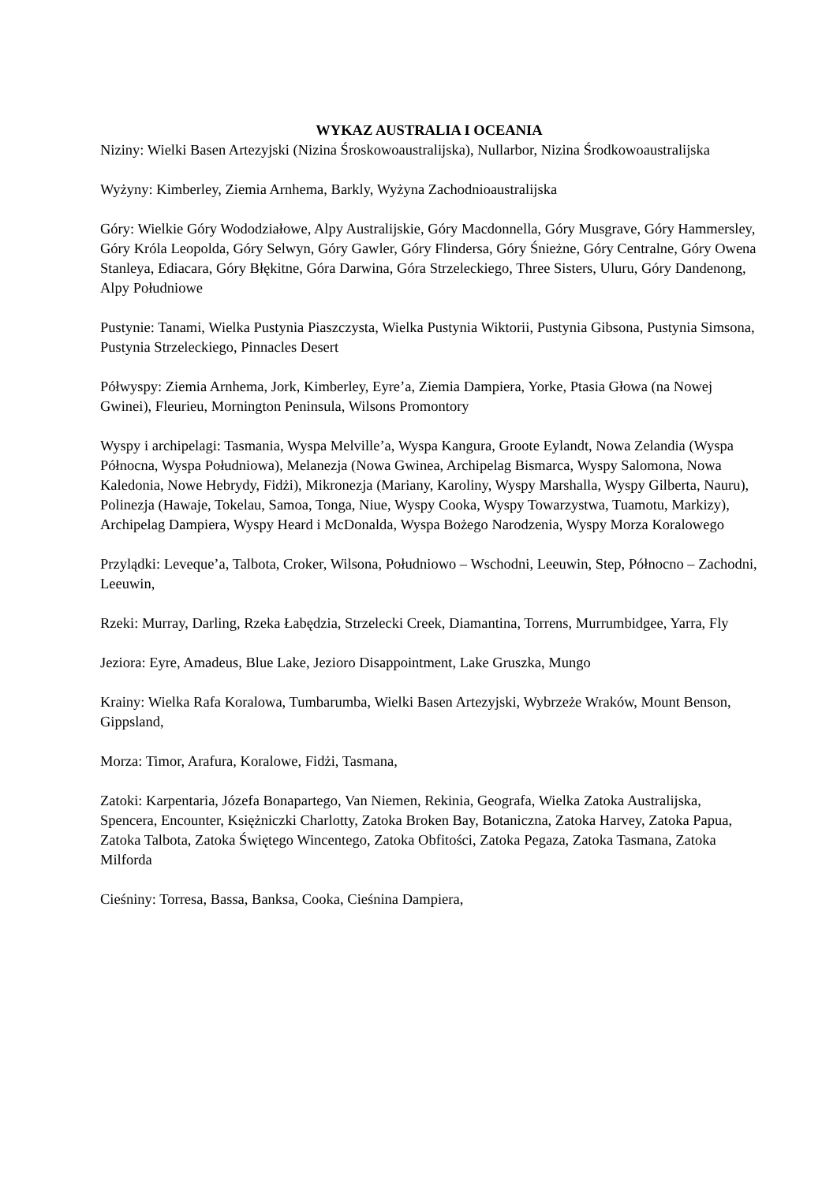WYKAZ AUSTRALIA I OCEANIA
Niziny: Wielki Basen Artezyjski (Nizina Śroskowoaustralijska), Nullarbor, Nizina Środkowoaustralijska
Wyżyny: Kimberley, Ziemia Arnhema, Barkly, Wyżyna Zachodnioaustralijska
Góry: Wielkie Góry Wododziałowe, Alpy Australijskie, Góry Macdonnella, Góry Musgrave, Góry Hammersley, Góry Króla Leopolda, Góry Selwyn, Góry Gawler, Góry Flindersa, Góry Śnieżne, Góry Centralne, Góry Owena Stanleya, Ediacara, Góry Błękitne, Góra Darwina, Góra Strzeleckiego, Three Sisters, Uluru, Góry Dandenong, Alpy Południowe
Pustynie: Tanami, Wielka Pustynia Piaszczysta, Wielka Pustynia Wiktorii, Pustynia Gibsona, Pustynia Simsona, Pustynia Strzeleckiego, Pinnacles Desert
Półwyspy: Ziemia Arnhema, Jork, Kimberley, Eyre’a, Ziemia Dampiera, Yorke, Ptasia Głowa (na Nowej Gwinei), Fleurieu, Mornington Peninsula, Wilsons Promontory
Wyspy i archipelagi: Tasmania, Wyspa Melville’a, Wyspa Kangura, Groote Eylandt, Nowa Zelandia (Wyspa Północna, Wyspa Południowa), Melanezja (Nowa Gwinea, Archipelag Bismarca, Wyspy Salomona, Nowa Kaledonia, Nowe Hebrydy, Fidżi), Mikronezja (Mariany, Karoliny, Wyspy Marshalla, Wyspy Gilberta, Nauru), Polinezja (Hawaje, Tokelau, Samoa, Tonga, Niue, Wyspy Cooka, Wyspy Towarzystwa, Tuamotu, Markizy), Archipelag Dampiera, Wyspy Heard i McDonalda, Wyspa Bożego Narodzenia, Wyspy Morza Koralowego
Przylądki: Leveque’a, Talbota, Croker, Wilsona, Południowo – Wschodni, Leeuwin, Step, Północno – Zachodni, Leeuwin,
Rzeki: Murray, Darling, Rzeka Łabędzia, Strzelecki Creek, Diamantina, Torrens, Murrumbidgee, Yarra, Fly
Jeziora: Eyre, Amadeus, Blue Lake, Jezioro Disappointment, Lake Gruszka, Mungo
Krainy: Wielka Rafa Koralowa, Tumbarumba, Wielki Basen Artezyjski, Wybrzeże Wraków, Mount Benson, Gippsland,
Morza: Timor, Arafura, Koralowe, Fidżi, Tasmana,
Zatoki: Karpentaria, Józefa Bonapartego, Van Niemen, Rekinia, Geografa, Wielka Zatoka Australijska, Spencera, Encounter, Księżniczki Charlotty, Zatoka Broken Bay, Botaniczna, Zatoka Harvey, Zatoka Papua, Zatoka Talbota, Zatoka Świętego Wincentego, Zatoka Obfitości, Zatoka Pegaza, Zatoka Tasmana, Zatoka Milforda
Cieśniny: Torresa, Bassa, Banksa, Cooka, Cieśnina Dampiera,